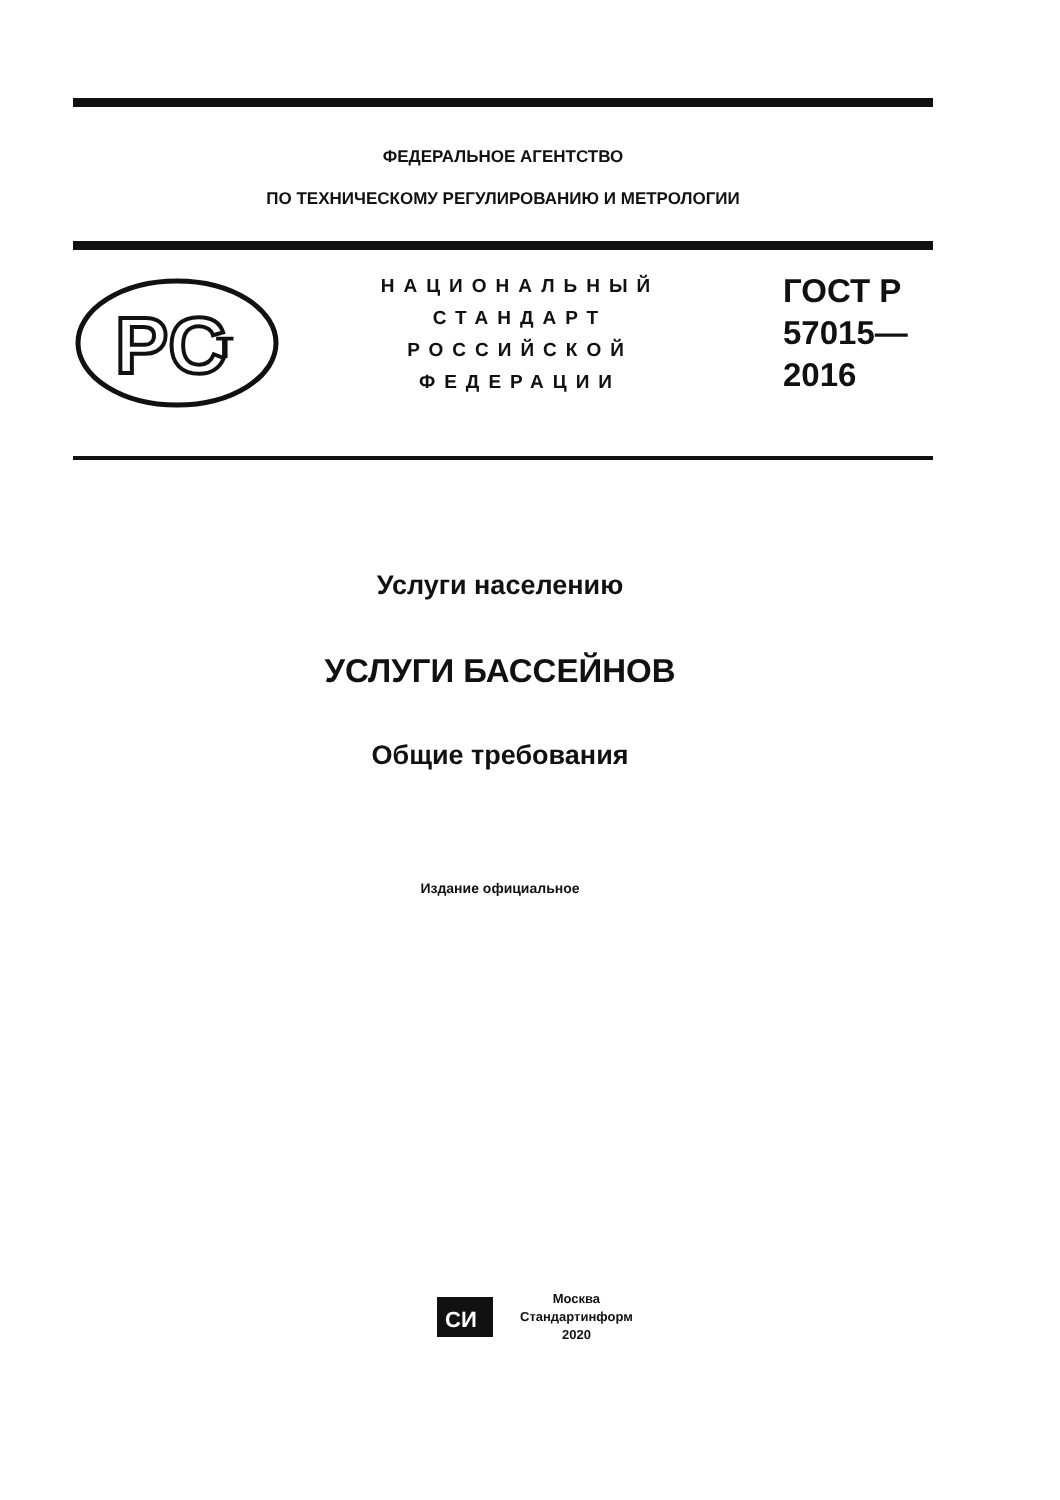ФЕДЕРАЛЬНОЕ АГЕНТСТВО
ПО ТЕХНИЧЕСКОМУ РЕГУЛИРОВАНИЮ И МЕТРОЛОГИИ
PC
т
НАЦИОНАЛЬНЫЙ
СТАНДАРТ
РОССИЙСКОЙ
ФЕДЕРАЦИИ
ГОСТ Р
57015—
2016
Услуги населению
УСЛУГИ БАССЕЙНОВ
Общие требования
Издание официальное
СИ
Москва
Стандартинформ
2020